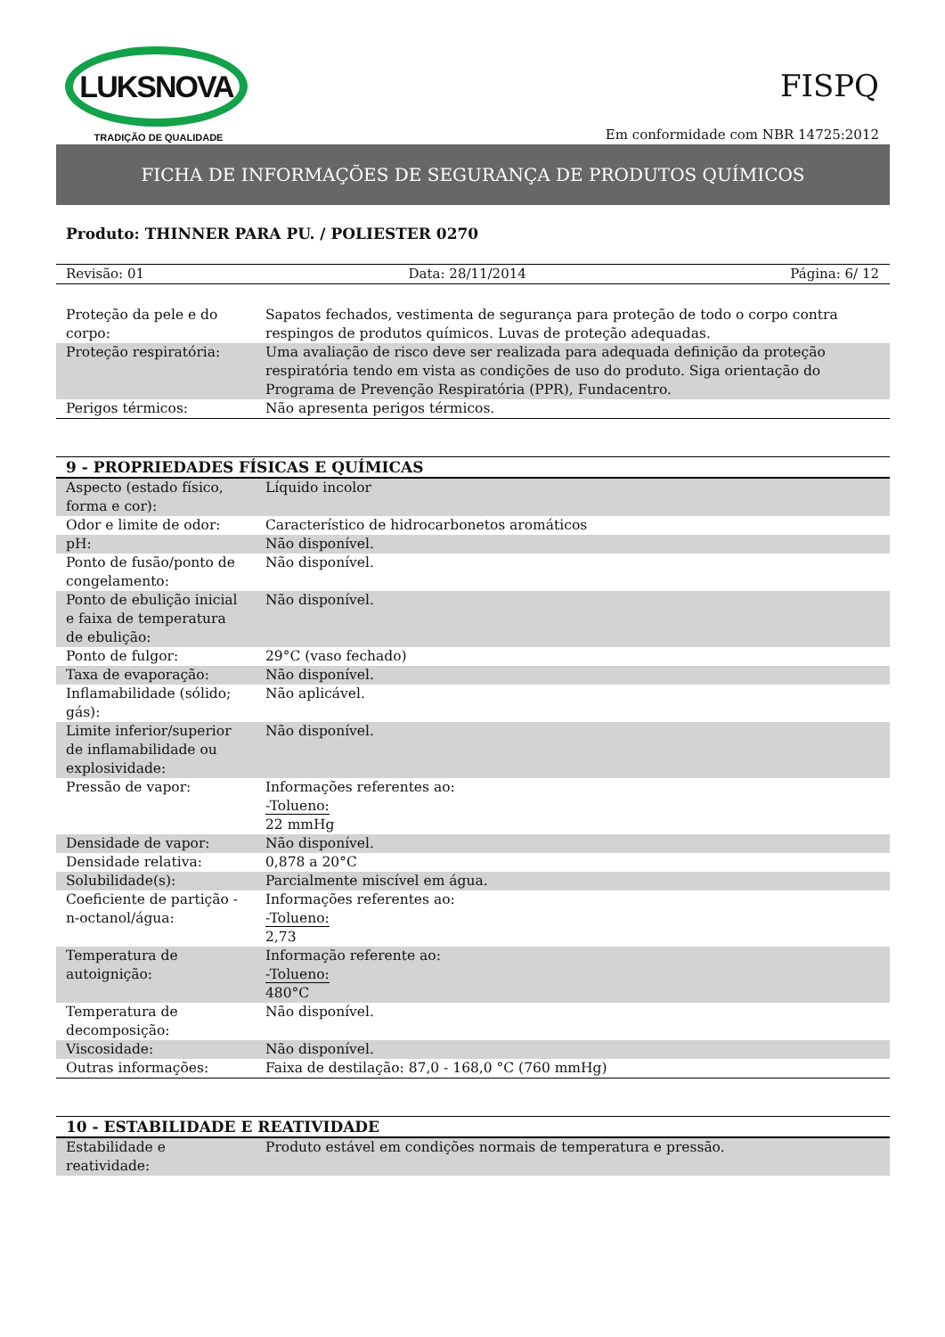LUKSNOVA
TRADIÇÃO DE QUALIDADE
FISPQ
Em conformidade com NBR 14725:2012
FICHA DE INFORMAÇÕES DE SEGURANÇA DE PRODUTOS QUÍMICOS
Produto: THINNER PARA PU. / POLIESTER 0270
Revisão: 01 Data: 28/11/2014 Página: 6/ 12
| Proteção da pele e do corpo: | Sapatos fechados, vestimenta de segurança para proteção de todo o corpo contra respingos de produtos químicos. Luvas de proteção adequadas. |
| Proteção respiratória: | Uma avaliação de risco deve ser realizada para adequada definição da proteção respiratória tendo em vista as condições de uso do produto. Siga orientação do Programa de Prevenção Respiratória (PPR), Fundacentro. |
| Perigos térmicos: | Não apresenta perigos térmicos. |
9 - PROPRIEDADES FÍSICAS E QUÍMICAS
| Aspecto (estado físico, forma e cor): | Líquido incolor |
| Odor e limite de odor: | Característico de hidrocarbonetos aromáticos |
| pH: | Não disponível. |
| Ponto de fusão/ponto de congelamento: | Não disponível. |
| Ponto de ebulição inicial e faixa de temperatura de ebulição: | Não disponível. |
| Ponto de fulgor: | 29°C (vaso fechado) |
| Taxa de evaporação: | Não disponível. |
| Inflamabilidade (sólido; gás): | Não aplicável. |
| Limite inferior/superior de inflamabilidade ou explosividade: | Não disponível. |
| Pressão de vapor: | Informações referentes ao: -Tolueno: 22 mmHg |
| Densidade de vapor: | Não disponível. |
| Densidade relativa: | 0,878 a 20°C |
| Solubilidade(s): | Parcialmente miscível em água. |
| Coeficiente de partição - n-octanol/água: | Informações referentes ao: -Tolueno: 2,73 |
| Temperatura de autoignição: | Informação referente ao: -Tolueno: 480°C |
| Temperatura de decomposição: | Não disponível. |
| Viscosidade: | Não disponível. |
| Outras informações: | Faixa de destilação: 87,0 - 168,0 °C (760 mmHg) |
10 - ESTABILIDADE E REATIVIDADE
| Estabilidade e reatividade: | Produto estável em condições normais de temperatura e pressão. |